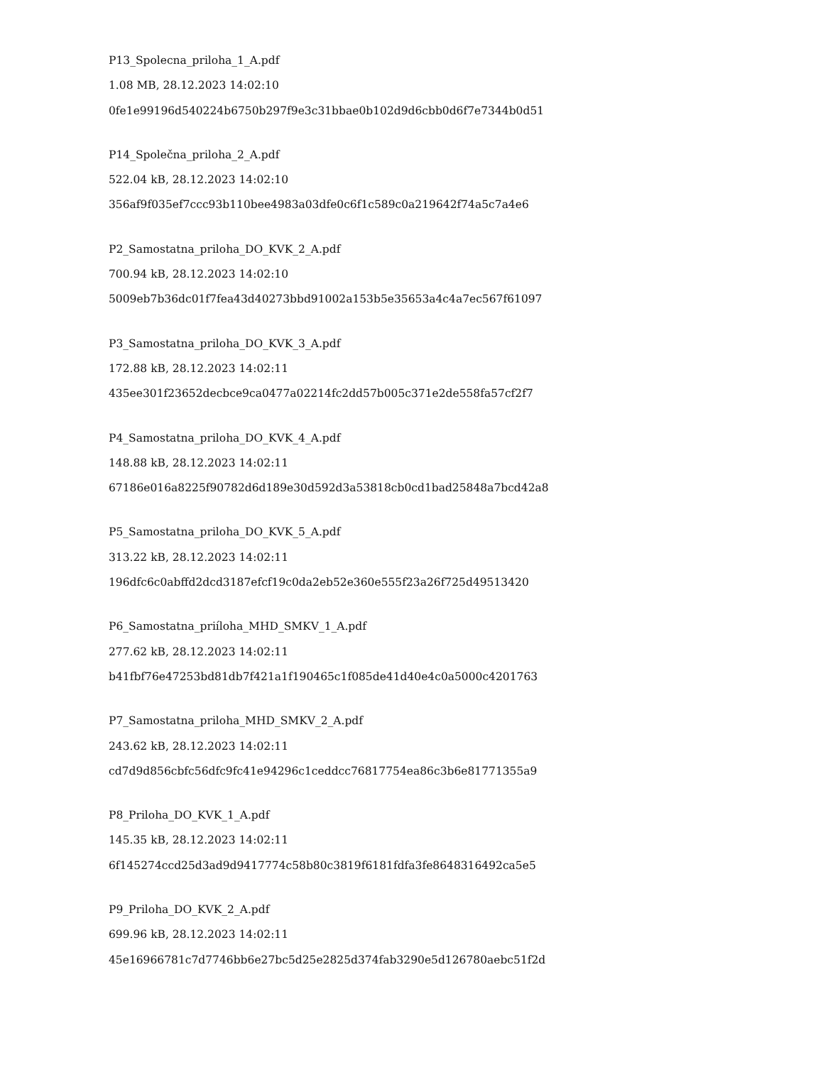P13_Spolecna_priloha_1_A.pdf
1.08 MB, 28.12.2023 14:02:10
0fe1e99196d540224b6750b297f9e3c31bbae0b102d9d6cbb0d6f7e7344b0d51
P14_Společna_priloha_2_A.pdf
522.04 kB, 28.12.2023 14:02:10
356af9f035ef7ccc93b110bee4983a03dfe0c6f1c589c0a219642f74a5c7a4e6
P2_Samostatna_priloha_DO_KVK_2_A.pdf
700.94 kB, 28.12.2023 14:02:10
5009eb7b36dc01f7fea43d40273bbd91002a153b5e35653a4c4a7ec567f61097
P3_Samostatna_priloha_DO_KVK_3_A.pdf
172.88 kB, 28.12.2023 14:02:11
435ee301f23652decbce9ca0477a02214fc2dd57b005c371e2de558fa57cf2f7
P4_Samostatna_priloha_DO_KVK_4_A.pdf
148.88 kB, 28.12.2023 14:02:11
67186e016a8225f90782d6d189e30d592d3a53818cb0cd1bad25848a7bcd42a8
P5_Samostatna_priloha_DO_KVK_5_A.pdf
313.22 kB, 28.12.2023 14:02:11
196dfc6c0abffd2dcd3187efcf19c0da2eb52e360e555f23a26f725d49513420
P6_Samostatna_priíloha_MHD_SMKV_1_A.pdf
277.62 kB, 28.12.2023 14:02:11
b41fbf76e47253bd81db7f421a1f190465c1f085de41d40e4c0a5000c4201763
P7_Samostatna_priloha_MHD_SMKV_2_A.pdf
243.62 kB, 28.12.2023 14:02:11
cd7d9d856cbfc56dfc9fc41e94296c1ceddcc76817754ea86c3b6e81771355a9
P8_Priloha_DO_KVK_1_A.pdf
145.35 kB, 28.12.2023 14:02:11
6f145274ccd25d3ad9d9417774c58b80c3819f6181fdfa3fe8648316492ca5e5
P9_Priloha_DO_KVK_2_A.pdf
699.96 kB, 28.12.2023 14:02:11
45e16966781c7d7746bb6e27bc5d25e2825d374fab3290e5d126780aebc51f2d